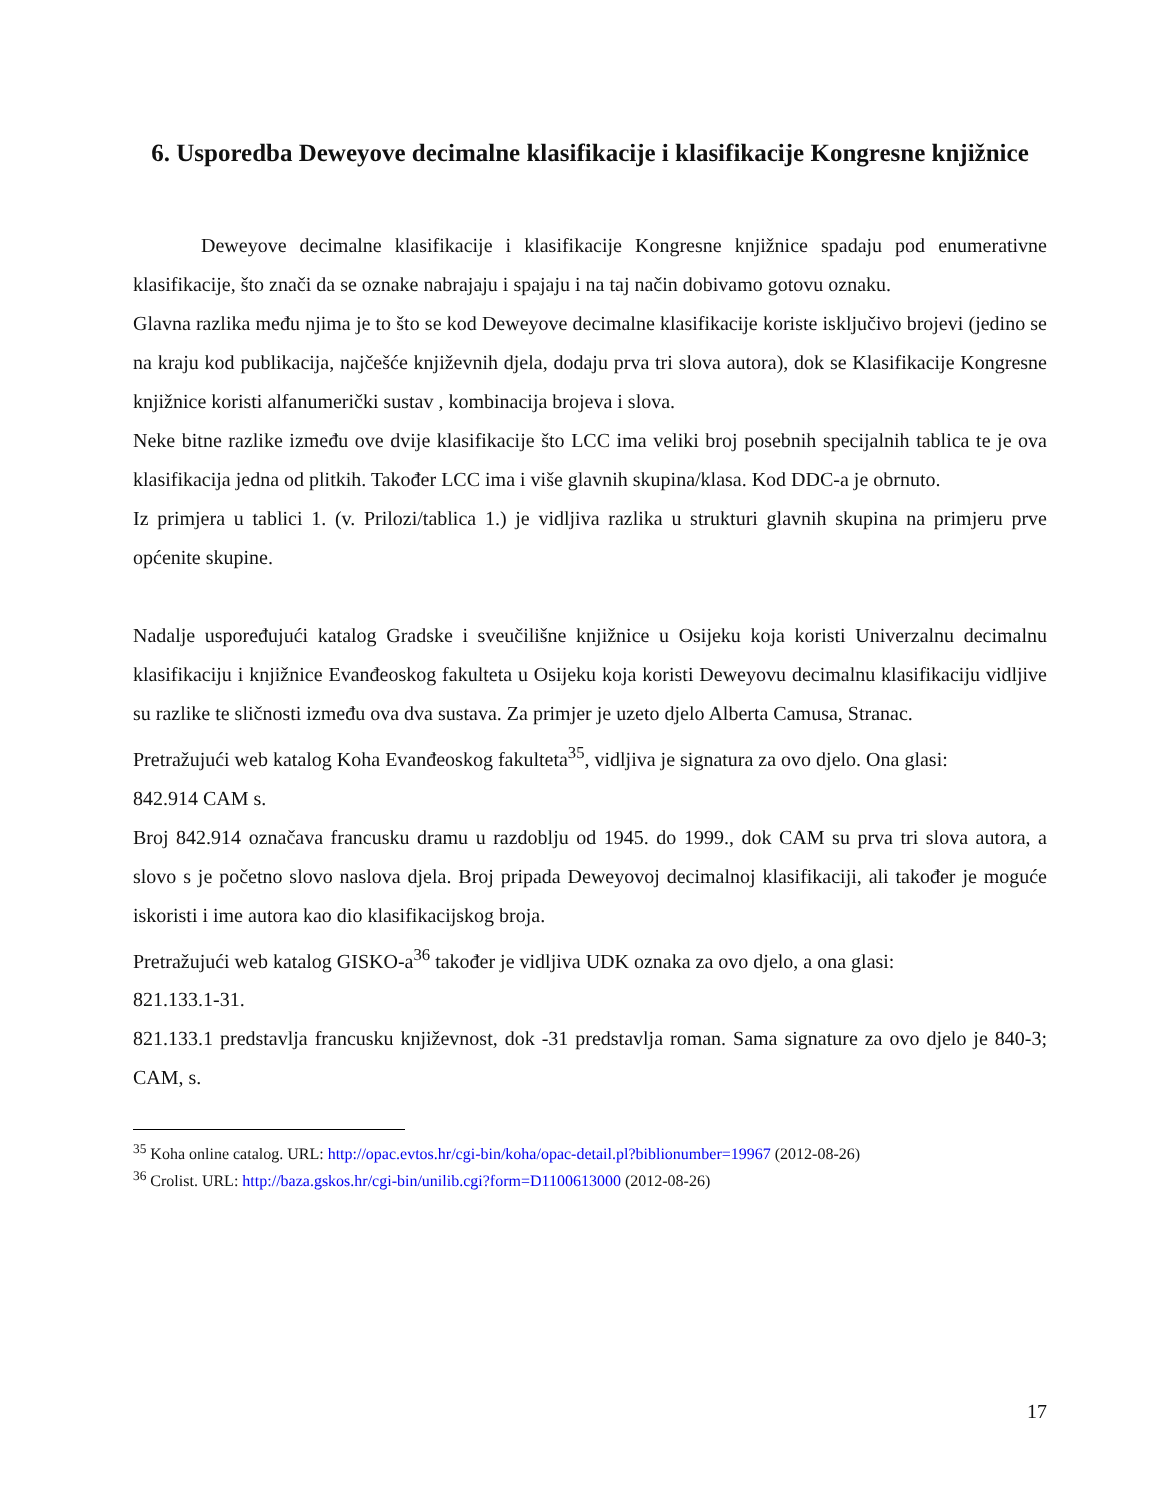6. Usporedba Deweyove decimalne klasifikacije i klasifikacije Kongresne knjižnice
Deweyove decimalne klasifikacije i klasifikacije Kongresne knjižnice spadaju pod enumerativne klasifikacije, što znači da se oznake nabrajaju i spajaju i na taj način dobivamo gotovu oznaku.
Glavna razlika među njima je to što se kod Deweyove decimalne klasifikacije koriste isključivo brojevi (jedino se na kraju kod publikacija, najčešće književnih djela, dodaju prva tri slova autora), dok se Klasifikacije Kongresne knjižnice koristi alfanumerički sustav , kombinacija brojeva i slova.
Neke bitne razlike između ove dvije klasifikacije što LCC ima veliki broj posebnih specijalnih tablica te je ova klasifikacija jedna od plitkih. Također LCC ima i više glavnih skupina/klasa. Kod DDC-a je obrnuto.
Iz primjera u tablici 1. (v. Prilozi/tablica 1.) je vidljiva razlika u strukturi glavnih skupina na primjeru prve općenite skupine.
Nadalje uspoređujući katalog Gradske i sveučilišne knjižnice u Osijeku koja koristi Univerzalnu decimalnu klasifikaciju i knjižnice Evanđeoskog fakulteta u Osijeku koja koristi Deweyovu decimalnu klasifikaciju vidljive su razlike te sličnosti između ova dva sustava. Za primjer je uzeto djelo Alberta Camusa, Stranac.
Pretražujući web katalog Koha Evanđeoskog fakulteta<sup>35</sup>, vidljiva je signatura za ovo djelo. Ona glasi:
842.914 CAM s.
Broj 842.914 označava francusku dramu u razdoblju od 1945. do 1999., dok CAM su prva tri slova autora, a slovo s je početno slovo naslova djela. Broj pripada Deweyovoj decimalnoj klasifikaciji, ali također je moguće iskoristi i ime autora kao dio klasifikacijskog broja.
Pretražujući web katalog GISKO-a<sup>36</sup> također je vidljiva UDK oznaka za ovo djelo, a ona glasi:
821.133.1-31.
821.133.1 predstavlja francusku književnost, dok -31 predstavlja roman. Sama signature za ovo djelo je 840-3; CAM, s.
<sup>35</sup> Koha online catalog. URL: http://opac.evtos.hr/cgi-bin/koha/opac-detail.pl?biblionumber=19967 (2012-08-26)
<sup>36</sup> Crolist. URL: http://baza.gskos.hr/cgi-bin/unilib.cgi?form=D1100613000 (2012-08-26)
17